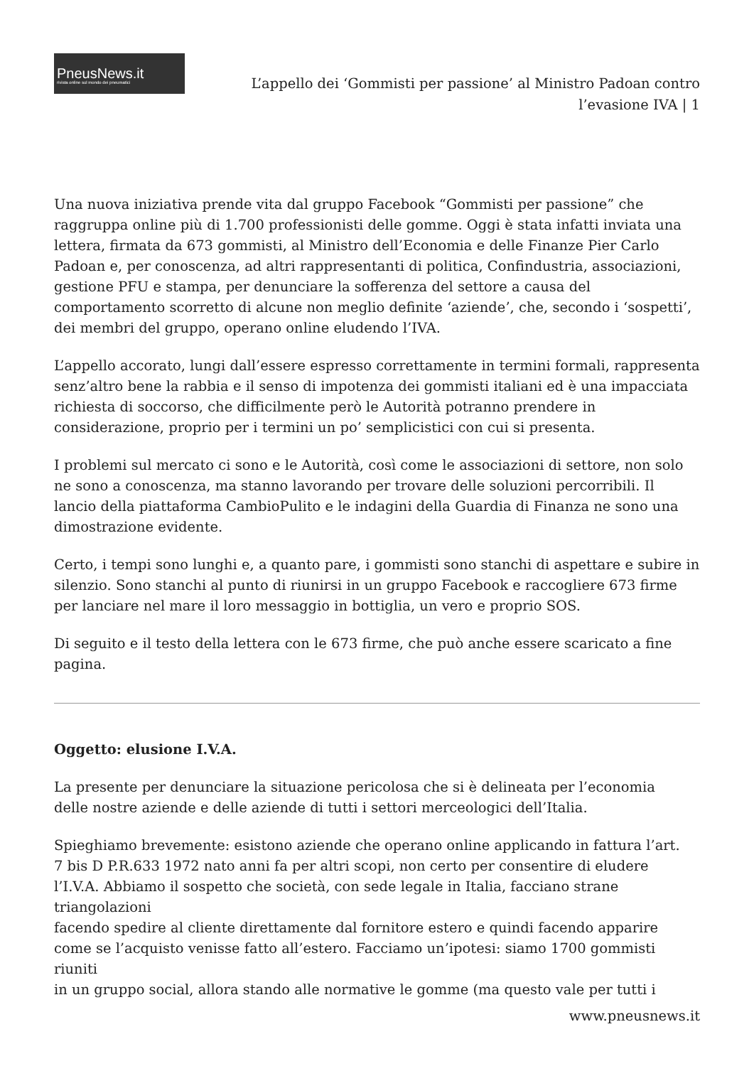PneusNews.it
rivista online sul mondo dei pneumatici
L’appello dei ‘Gommisti per passione’ al Ministro Padoan contro
l’evasione IVA | 1
Una nuova iniziativa prende vita dal gruppo Facebook “Gommisti per passione” che raggruppa online più di 1.700 professionisti delle gomme. Oggi è stata infatti inviata una lettera, firmata da 673 gommisti, al Ministro dell’Economia e delle Finanze Pier Carlo Padoan e, per conoscenza, ad altri rappresentanti di politica, Confindustria, associazioni, gestione PFU e stampa, per denunciare la sofferenza del settore a causa del comportamento scorretto di alcune non meglio definite ‘aziende’, che, secondo i ‘sospetti’, dei membri del gruppo, operano online eludendo l’IVA.
L’appello accorato, lungi dall’essere espresso correttamente in termini formali, rappresenta senz’altro bene la rabbia e il senso di impotenza dei gommisti italiani ed è una impacciata richiesta di soccorso, che difficilmente però le Autorità potranno prendere in considerazione, proprio per i termini un po’ semplicistici con cui si presenta.
I problemi sul mercato ci sono e le Autorità, così come le associazioni di settore, non solo ne sono a conoscenza, ma stanno lavorando per trovare delle soluzioni percorribili. Il lancio della piattaforma CambioPulito e le indagini della Guardia di Finanza ne sono una dimostrazione evidente.
Certo, i tempi sono lunghi e, a quanto pare, i gommisti sono stanchi di aspettare e subire in silenzio. Sono stanchi al punto di riunirsi in un gruppo Facebook e raccogliere 673 firme per lanciare nel mare il loro messaggio in bottiglia, un vero e proprio SOS.
Di seguito e il testo della lettera con le 673 firme, che può anche essere scaricato a fine pagina.
Oggetto: elusione I.V.A.
La presente per denunciare la situazione pericolosa che si è delineata per l’economia
delle nostre aziende e delle aziende di tutti i settori merceologici dell’Italia.
Spieghiamo brevemente: esistono aziende che operano online applicando in fattura l’art.
7 bis D P.R.633 1972 nato anni fa per altri scopi, non certo per consentire di eludere
l’I.V.A. Abbiamo il sospetto che società, con sede legale in Italia, facciano strane
triangolazioni
facendo spedire al cliente direttamente dal fornitore estero e quindi facendo apparire
come se l’acquisto venisse fatto all’estero. Facciamo un’ipotesi: siamo 1700 gommisti riuniti
in un gruppo social, allora stando alle normative le gomme (ma questo vale per tutti i
www.pneusnews.it